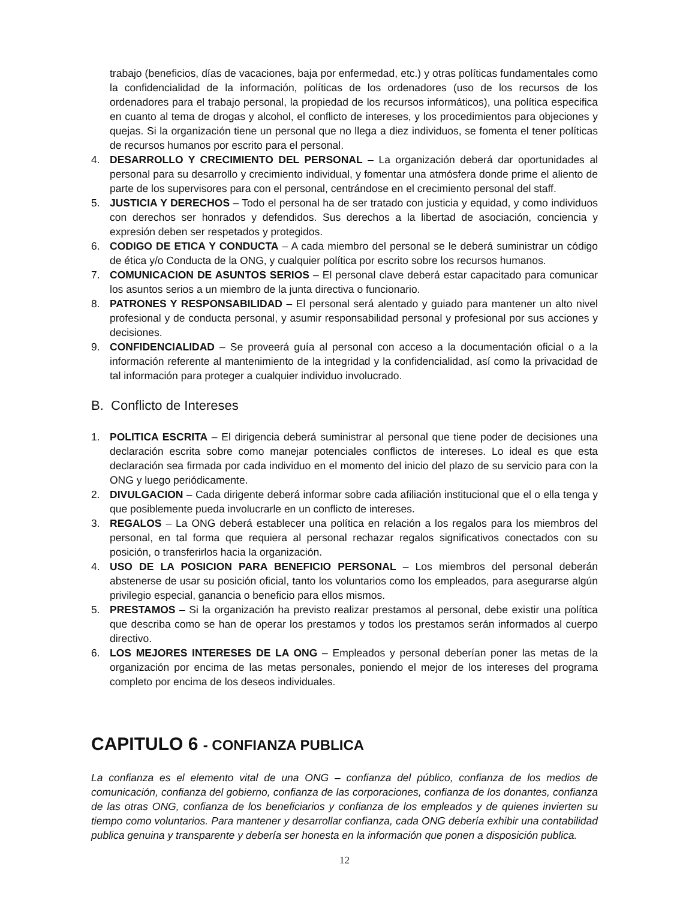trabajo (beneficios, días de vacaciones, baja por enfermedad, etc.) y otras políticas fundamentales como la confidencialidad de la información, políticas de los ordenadores (uso de los recursos de los ordenadores para el trabajo personal, la propiedad de los recursos informáticos), una política especifica en cuanto al tema de drogas y alcohol, el conflicto de intereses, y los procedimientos para objeciones y quejas. Si la organización tiene un personal que no llega a diez individuos, se fomenta el tener políticas de recursos humanos por escrito para el personal.
4. DESARROLLO Y CRECIMIENTO DEL PERSONAL – La organización deberá dar oportunidades al personal para su desarrollo y crecimiento individual, y fomentar una atmósfera donde prime el aliento de parte de los supervisores para con el personal, centrándose en el crecimiento personal del staff.
5. JUSTICIA Y DERECHOS – Todo el personal ha de ser tratado con justicia y equidad, y como individuos con derechos ser honrados y defendidos. Sus derechos a la libertad de asociación, conciencia y expresión deben ser respetados y protegidos.
6. CODIGO DE ETICA Y CONDUCTA – A cada miembro del personal se le deberá suministrar un código de ética y/o Conducta de la ONG, y cualquier política por escrito sobre los recursos humanos.
7. COMUNICACION DE ASUNTOS SERIOS – El personal clave deberá estar capacitado para comunicar los asuntos serios a un miembro de la junta directiva o funcionario.
8. PATRONES Y RESPONSABILIDAD – El personal será alentado y guiado para mantener un alto nivel profesional y de conducta personal, y asumir responsabilidad personal y profesional por sus acciones y decisiones.
9. CONFIDENCIALIDAD – Se proveerá guía al personal con acceso a la documentación oficial o a la información referente al mantenimiento de la integridad y la confidencialidad, así como la privacidad de tal información para proteger a cualquier individuo involucrado.
B. Conflicto de Intereses
1. POLITICA ESCRITA – El dirigencia deberá suministrar al personal que tiene poder de decisiones una declaración escrita sobre como manejar potenciales conflictos de intereses. Lo ideal es que esta declaración sea firmada por cada individuo en el momento del inicio del plazo de su servicio para con la ONG y luego periódicamente.
2. DIVULGACION – Cada dirigente deberá informar sobre cada afiliación institucional que el o ella tenga y que posiblemente pueda involucrarle en un conflicto de intereses.
3. REGALOS – La ONG deberá establecer una política en relación a los regalos para los miembros del personal, en tal forma que requiera al personal rechazar regalos significativos conectados con su posición, o transferirlos hacia la organización.
4. USO DE LA POSICION PARA BENEFICIO PERSONAL – Los miembros del personal deberán abstenerse de usar su posición oficial, tanto los voluntarios como los empleados, para asegurarse algún privilegio especial, ganancia o beneficio para ellos mismos.
5. PRESTAMOS – Si la organización ha previsto realizar prestamos al personal, debe existir una política que describa como se han de operar los prestamos y todos los prestamos serán informados al cuerpo directivo.
6. LOS MEJORES INTERESES DE LA ONG – Empleados y personal deberían poner las metas de la organización por encima de las metas personales, poniendo el mejor de los intereses del programa completo por encima de los deseos individuales.
CAPITULO 6 - CONFIANZA PUBLICA
La confianza es el elemento vital de una ONG – confianza del público, confianza de los medios de comunicación, confianza del gobierno, confianza de las corporaciones, confianza de los donantes, confianza de las otras ONG, confianza de los beneficiarios y confianza de los empleados y de quienes invierten su tiempo como voluntarios. Para mantener y desarrollar confianza, cada ONG debería exhibir una contabilidad publica genuina y transparente y debería ser honesta en la información que ponen a disposición publica.
12